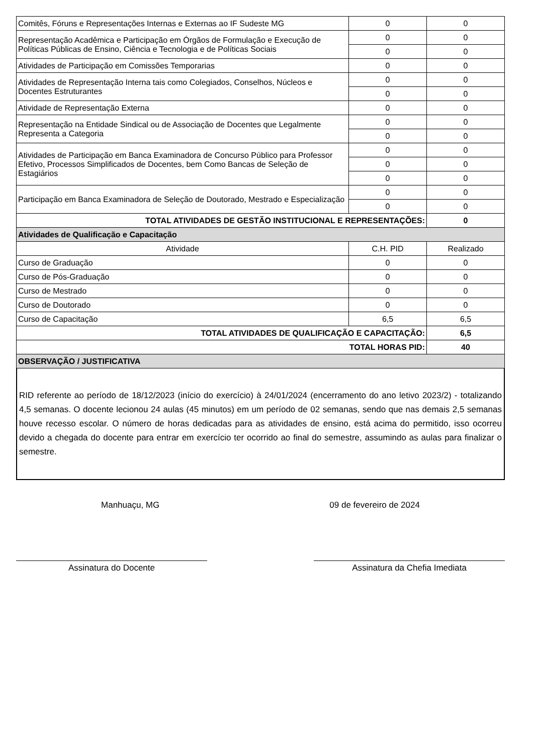| Comitês, Fóruns e Representações Internas e Externas ao IF Sudeste MG | 0 | 0 |
| Representação Acadêmica e Participação em Órgãos de Formulação e Execução de Políticas Públicas de Ensino, Ciência e Tecnologia e de Políticas Sociais | 0 | 0 |
| | 0 | 0 |
| Atividades de Participação em Comissões Temporarias | 0 | 0 |
| Atividades de Representação Interna tais como Colegiados, Conselhos, Núcleos e Docentes Estruturantes | 0 | 0 |
| | 0 | 0 |
| Atividade de Representação Externa | 0 | 0 |
| Representação na Entidade Sindical ou de Associação de Docentes que Legalmente Representa a Categoria | 0 | 0 |
| | 0 | 0 |
| Atividades de Participação em Banca Examinadora de Concurso Público para Professor Efetivo, Processos Simplificados de Docentes, bem Como Bancas de Seleção de Estagiários | 0 | 0 |
| | 0 | 0 |
| | 0 | 0 |
| Participação em Banca Examinadora de Seleção de Doutorado, Mestrado e Especialização | 0 | 0 |
| | 0 | 0 |
| TOTAL ATIVIDADES DE GESTÃO INSTITUCIONAL E REPRESENTAÇÕES: | | 0 |
| Atividades de Qualificação e Capacitação | | |
| Atividade | C.H. PID | Realizado |
| Curso de Graduação | 0 | 0 |
| Curso de Pós-Graduação | 0 | 0 |
| Curso de Mestrado | 0 | 0 |
| Curso de Doutorado | 0 | 0 |
| Curso de Capacitação | 6,5 | 6,5 |
| TOTAL ATIVIDADES DE QUALIFICAÇÃO E CAPACITAÇÃO: | | 6,5 |
| TOTAL HORAS PID: | | 40 |
| OBSERVAÇÃO / JUSTIFICATIVA | | |
RID referente ao período de 18/12/2023 (início do exercício) à 24/01/2024 (encerramento do ano letivo 2023/2) - totalizando 4,5 semanas. O docente lecionou 24 aulas (45 minutos) em um período de 02 semanas, sendo que nas demais 2,5 semanas houve recesso escolar. O número de horas dedicadas para as atividades de ensino, está acima do permitido, isso ocorreu devido a chegada do docente para entrar em exercício ter ocorrido ao final do semestre, assumindo as aulas para finalizar o semestre.
Manhuaçu, MG 09 de fevereiro de 2024
Assinatura do Docente Assinatura da Chefia Imediata